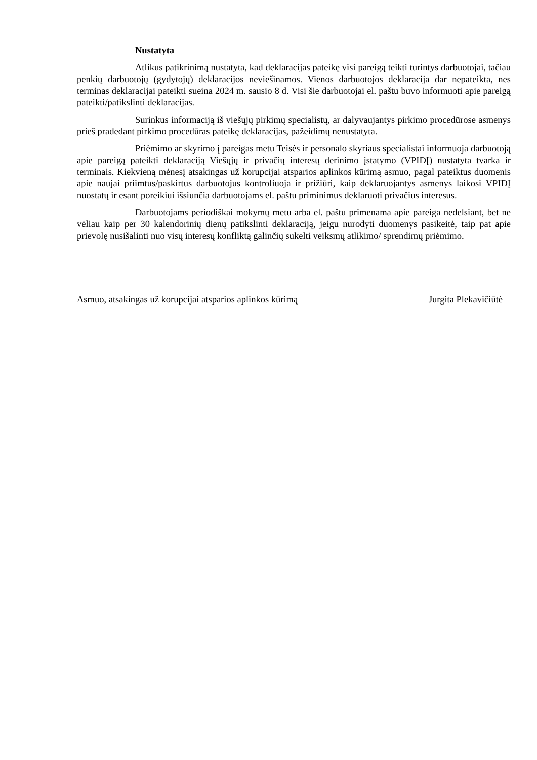Nustatyta
Atlikus patikrinimą nustatyta, kad deklaracijas pateikę visi pareigą teikti turintys darbuotojai, tačiau penkių darbuotojų (gydytojų) deklaracijos neviešinamos. Vienos darbuotojos deklaracija dar nepateikta, nes terminas deklaracijai pateikti sueina 2024 m. sausio 8 d. Visi šie darbuotojai el. paštu buvo informuoti apie pareigą pateikti/patikslinti deklaracijas.
Surinkus informaciją iš viešųjų pirkimų specialistų, ar dalyvaujantys pirkimo procedūrose asmenys prieš pradedant pirkimo procedūras pateikę deklaracijas, pažeidimų nenustatyta.
Priėmimo ar skyrimo į pareigas metu Teisės ir personalo skyriaus specialistai informuoja darbuotoją apie pareigą pateikti deklaraciją Viešųjų ir privačių interesų derinimo įstatymo (VPIDĮ) nustatyta tvarka ir terminais. Kiekvieną mėnesį atsakingas už korupcijai atsparios aplinkos kūrimą asmuo, pagal pateiktus duomenis apie naujai priimtus/paskirtus darbuotojus kontroliuoja ir prižiūri, kaip deklaruojantys asmenys laikosi VPIDĮ nuostatų ir esant poreikiui išsiunčia darbuotojams el. paštu priminimus deklaruoti privačius interesus.
Darbuotojams periodiškai mokymų metu arba el. paštu primenama apie pareiga nedelsiant, bet ne vėliau kaip per 30 kalendorinių dienų patikslinti deklaraciją, jeigu nurodyti duomenys pasikeitė, taip pat apie prievolę nusišalinti nuo visų interesų konfliktą galinčių sukelti veiksmų atlikimo/ sprendimų priėmimo.
Asmuo, atsakingas už korupcijai atsparios aplinkos kūrimą Jurgita Plekavičiūtė